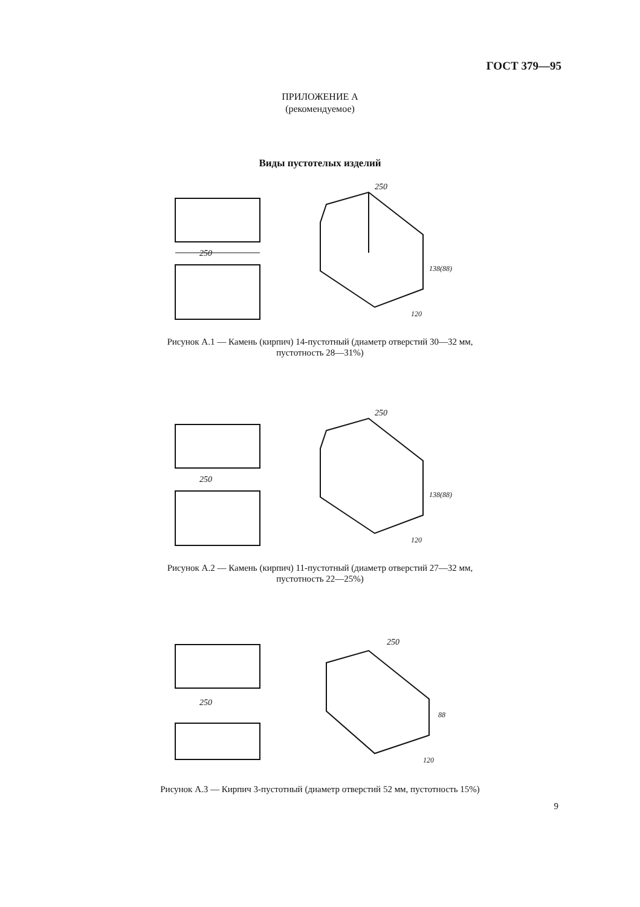ГОСТ 379—95
ПРИЛОЖЕНИЕ А
(рекомендуемое)
Виды пустотелых изделий
250
250
138(88)
120
Рисунок А.1 — Камень (кирпич) 14-пустотный (диаметр отверстий 30—32 мм,
пустотность 28—31%)
250
250
138(88)
120
Рисунок А.2 — Камень (кирпич) 11-пустотный (диаметр отверстий 27—32 мм,
пустотность 22—25%)
250
250
88
120
Рисунок А.3 — Кирпич 3-пустотный (диаметр отверстий 52 мм, пустотность 15%)
9